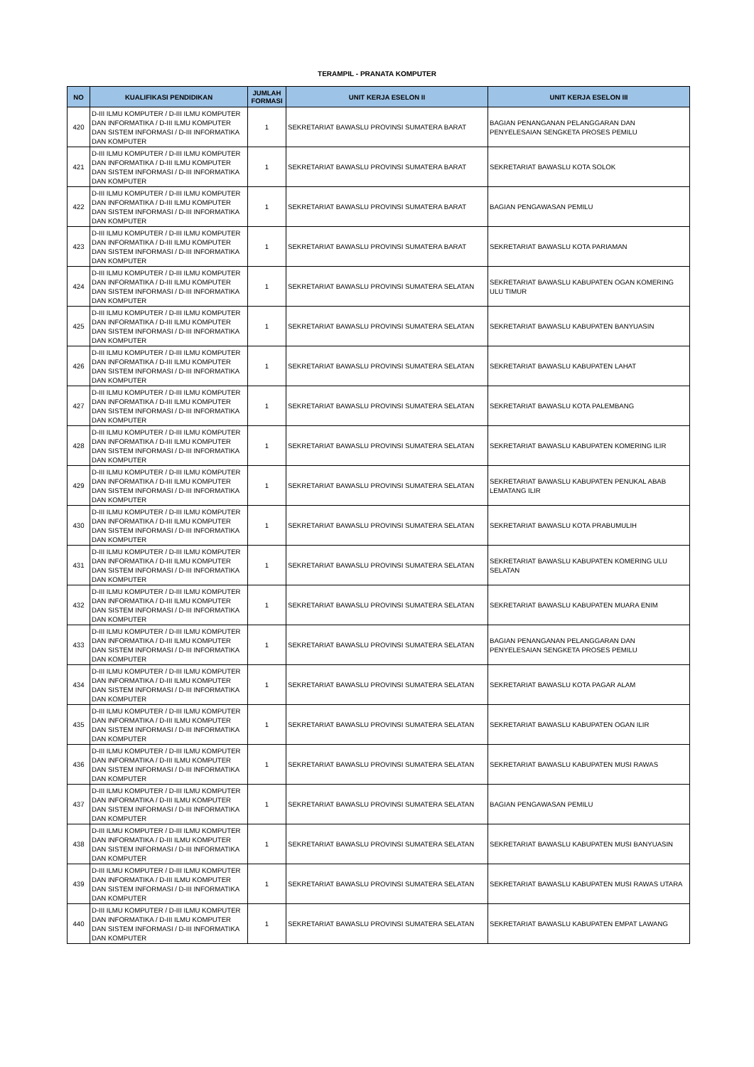TERAMPIL - PRANATA KOMPUTER
| NO | KUALIFIKASI PENDIDIKAN | JUMLAH FORMASI | UNIT KERJA ESELON II | UNIT KERJA ESELON III |
| --- | --- | --- | --- | --- |
| 420 | D-III ILMU KOMPUTER / D-III ILMU KOMPUTER DAN INFORMATIKA / D-III ILMU KOMPUTER DAN SISTEM INFORMASI / D-III INFORMATIKA DAN KOMPUTER | 1 | SEKRETARIAT BAWASLU PROVINSI SUMATERA BARAT | BAGIAN PENANGANAN PELANGGARAN DAN PENYELESAIAN SENGKETA PROSES PEMILU |
| 421 | D-III ILMU KOMPUTER / D-III ILMU KOMPUTER DAN INFORMATIKA / D-III ILMU KOMPUTER DAN SISTEM INFORMASI / D-III INFORMATIKA DAN KOMPUTER | 1 | SEKRETARIAT BAWASLU PROVINSI SUMATERA BARAT | SEKRETARIAT BAWASLU KOTA SOLOK |
| 422 | D-III ILMU KOMPUTER / D-III ILMU KOMPUTER DAN INFORMATIKA / D-III ILMU KOMPUTER DAN SISTEM INFORMASI / D-III INFORMATIKA DAN KOMPUTER | 1 | SEKRETARIAT BAWASLU PROVINSI SUMATERA BARAT | BAGIAN PENGAWASAN PEMILU |
| 423 | D-III ILMU KOMPUTER / D-III ILMU KOMPUTER DAN INFORMATIKA / D-III ILMU KOMPUTER DAN SISTEM INFORMASI / D-III INFORMATIKA DAN KOMPUTER | 1 | SEKRETARIAT BAWASLU PROVINSI SUMATERA BARAT | SEKRETARIAT BAWASLU KOTA PARIAMAN |
| 424 | D-III ILMU KOMPUTER / D-III ILMU KOMPUTER DAN INFORMATIKA / D-III ILMU KOMPUTER DAN SISTEM INFORMASI / D-III INFORMATIKA DAN KOMPUTER | 1 | SEKRETARIAT BAWASLU PROVINSI SUMATERA SELATAN | SEKRETARIAT BAWASLU KABUPATEN OGAN KOMERING ULU TIMUR |
| 425 | D-III ILMU KOMPUTER / D-III ILMU KOMPUTER DAN INFORMATIKA / D-III ILMU KOMPUTER DAN SISTEM INFORMASI / D-III INFORMATIKA DAN KOMPUTER | 1 | SEKRETARIAT BAWASLU PROVINSI SUMATERA SELATAN | SEKRETARIAT BAWASLU KABUPATEN BANYUASIN |
| 426 | D-III ILMU KOMPUTER / D-III ILMU KOMPUTER DAN INFORMATIKA / D-III ILMU KOMPUTER DAN SISTEM INFORMASI / D-III INFORMATIKA DAN KOMPUTER | 1 | SEKRETARIAT BAWASLU PROVINSI SUMATERA SELATAN | SEKRETARIAT BAWASLU KABUPATEN LAHAT |
| 427 | D-III ILMU KOMPUTER / D-III ILMU KOMPUTER DAN INFORMATIKA / D-III ILMU KOMPUTER DAN SISTEM INFORMASI / D-III INFORMATIKA DAN KOMPUTER | 1 | SEKRETARIAT BAWASLU PROVINSI SUMATERA SELATAN | SEKRETARIAT BAWASLU KOTA PALEMBANG |
| 428 | D-III ILMU KOMPUTER / D-III ILMU KOMPUTER DAN INFORMATIKA / D-III ILMU KOMPUTER DAN SISTEM INFORMASI / D-III INFORMATIKA DAN KOMPUTER | 1 | SEKRETARIAT BAWASLU PROVINSI SUMATERA SELATAN | SEKRETARIAT BAWASLU KABUPATEN KOMERING ILIR |
| 429 | D-III ILMU KOMPUTER / D-III ILMU KOMPUTER DAN INFORMATIKA / D-III ILMU KOMPUTER DAN SISTEM INFORMASI / D-III INFORMATIKA DAN KOMPUTER | 1 | SEKRETARIAT BAWASLU PROVINSI SUMATERA SELATAN | SEKRETARIAT BAWASLU KABUPATEN PENUKAL ABAB LEMATANG ILIR |
| 430 | D-III ILMU KOMPUTER / D-III ILMU KOMPUTER DAN INFORMATIKA / D-III ILMU KOMPUTER DAN SISTEM INFORMASI / D-III INFORMATIKA DAN KOMPUTER | 1 | SEKRETARIAT BAWASLU PROVINSI SUMATERA SELATAN | SEKRETARIAT BAWASLU KOTA PRABUMULIH |
| 431 | D-III ILMU KOMPUTER / D-III ILMU KOMPUTER DAN INFORMATIKA / D-III ILMU KOMPUTER DAN SISTEM INFORMASI / D-III INFORMATIKA DAN KOMPUTER | 1 | SEKRETARIAT BAWASLU PROVINSI SUMATERA SELATAN | SEKRETARIAT BAWASLU KABUPATEN KOMERING ULU SELATAN |
| 432 | D-III ILMU KOMPUTER / D-III ILMU KOMPUTER DAN INFORMATIKA / D-III ILMU KOMPUTER DAN SISTEM INFORMASI / D-III INFORMATIKA DAN KOMPUTER | 1 | SEKRETARIAT BAWASLU PROVINSI SUMATERA SELATAN | SEKRETARIAT BAWASLU KABUPATEN MUARA ENIM |
| 433 | D-III ILMU KOMPUTER / D-III ILMU KOMPUTER DAN INFORMATIKA / D-III ILMU KOMPUTER DAN SISTEM INFORMASI / D-III INFORMATIKA DAN KOMPUTER | 1 | SEKRETARIAT BAWASLU PROVINSI SUMATERA SELATAN | BAGIAN PENANGANAN PELANGGARAN DAN PENYELESAIAN SENGKETA PROSES PEMILU |
| 434 | D-III ILMU KOMPUTER / D-III ILMU KOMPUTER DAN INFORMATIKA / D-III ILMU KOMPUTER DAN SISTEM INFORMASI / D-III INFORMATIKA DAN KOMPUTER | 1 | SEKRETARIAT BAWASLU PROVINSI SUMATERA SELATAN | SEKRETARIAT BAWASLU KOTA PAGAR ALAM |
| 435 | D-III ILMU KOMPUTER / D-III ILMU KOMPUTER DAN INFORMATIKA / D-III ILMU KOMPUTER DAN SISTEM INFORMASI / D-III INFORMATIKA DAN KOMPUTER | 1 | SEKRETARIAT BAWASLU PROVINSI SUMATERA SELATAN | SEKRETARIAT BAWASLU KABUPATEN OGAN ILIR |
| 436 | D-III ILMU KOMPUTER / D-III ILMU KOMPUTER DAN INFORMATIKA / D-III ILMU KOMPUTER DAN SISTEM INFORMASI / D-III INFORMATIKA DAN KOMPUTER | 1 | SEKRETARIAT BAWASLU PROVINSI SUMATERA SELATAN | SEKRETARIAT BAWASLU KABUPATEN MUSI RAWAS |
| 437 | D-III ILMU KOMPUTER / D-III ILMU KOMPUTER DAN INFORMATIKA / D-III ILMU KOMPUTER DAN SISTEM INFORMASI / D-III INFORMATIKA DAN KOMPUTER | 1 | SEKRETARIAT BAWASLU PROVINSI SUMATERA SELATAN | BAGIAN PENGAWASAN PEMILU |
| 438 | D-III ILMU KOMPUTER / D-III ILMU KOMPUTER DAN INFORMATIKA / D-III ILMU KOMPUTER DAN SISTEM INFORMASI / D-III INFORMATIKA DAN KOMPUTER | 1 | SEKRETARIAT BAWASLU PROVINSI SUMATERA SELATAN | SEKRETARIAT BAWASLU KABUPATEN MUSI BANYUASIN |
| 439 | D-III ILMU KOMPUTER / D-III ILMU KOMPUTER DAN INFORMATIKA / D-III ILMU KOMPUTER DAN SISTEM INFORMASI / D-III INFORMATIKA DAN KOMPUTER | 1 | SEKRETARIAT BAWASLU PROVINSI SUMATERA SELATAN | SEKRETARIAT BAWASLU KABUPATEN MUSI RAWAS UTARA |
| 440 | D-III ILMU KOMPUTER / D-III ILMU KOMPUTER DAN INFORMATIKA / D-III ILMU KOMPUTER DAN SISTEM INFORMASI / D-III INFORMATIKA DAN KOMPUTER | 1 | SEKRETARIAT BAWASLU PROVINSI SUMATERA SELATAN | SEKRETARIAT BAWASLU KABUPATEN EMPAT LAWANG |